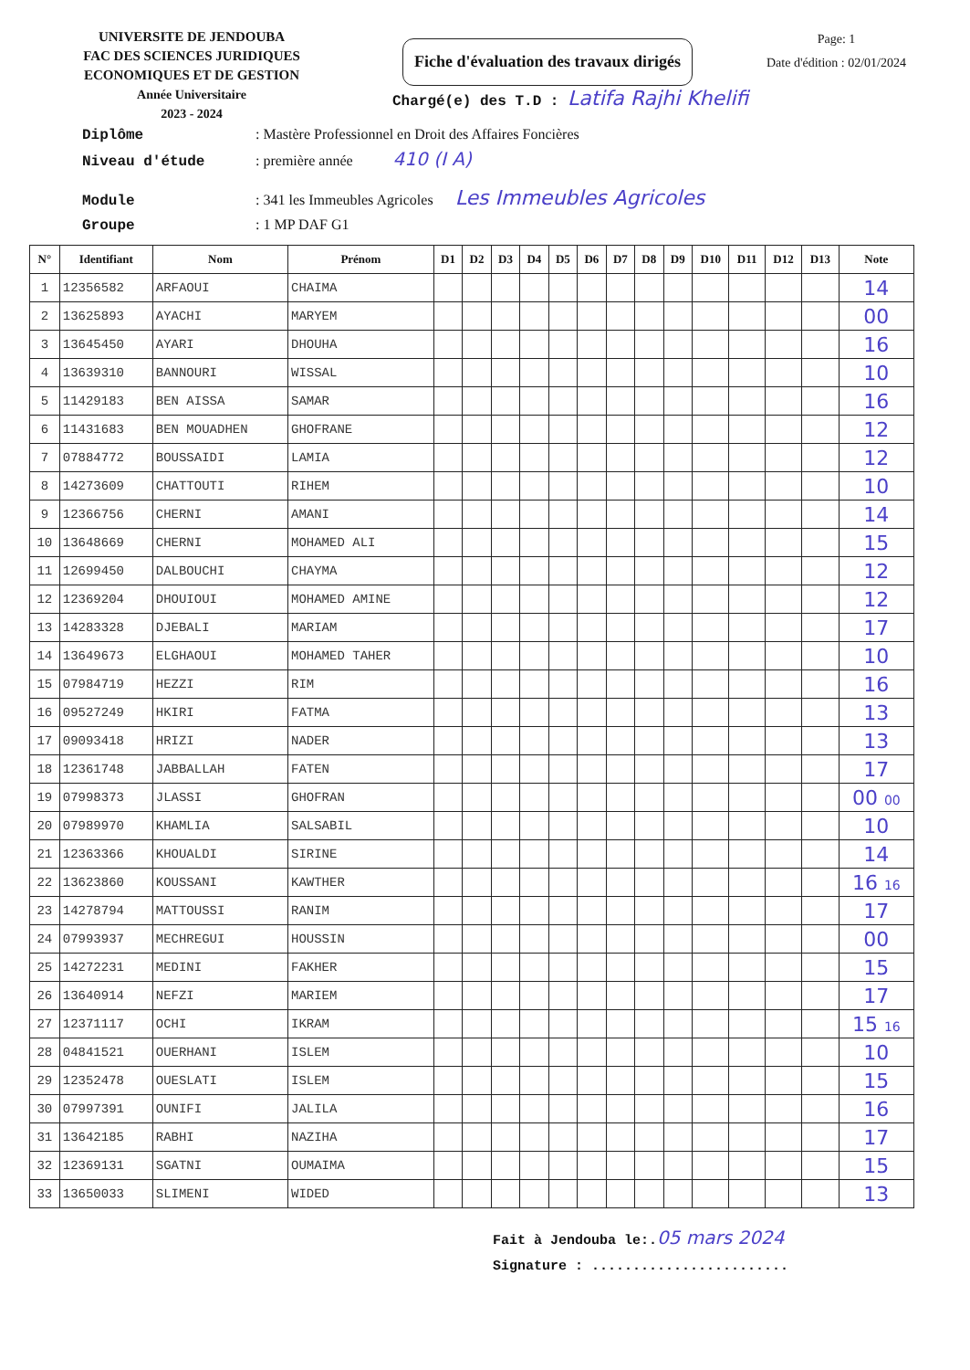UNIVERSITE DE JENDOUBA
FAC DES SCIENCES JURIDIQUES
ECONOMIQUES ET DE GESTION
Année Universitaire
2023 - 2024
Fiche d'évaluation des travaux dirigés
Page: 1
Date d'édition : 02/01/2024
Chargé(e) des T.D : Latifa Rajhi Khelifi
Diplôme: Mastère Professionnel en Droit des Affaires Foncières
Niveau d'étude: première année 410 (I A)
Module: 341 les Immeubles Agricoles Les Immeubles Agricoles
Groupe: 1 MP DAF G1
| N° | Identifiant | Nom | Prénom | D1 | D2 | D3 | D4 | D5 | D6 | D7 | D8 | D9 | D10 | D11 | D12 | D13 | Note |
| --- | --- | --- | --- | --- | --- | --- | --- | --- | --- | --- | --- | --- | --- | --- | --- | --- | --- |
| 1 | 12356582 | ARFAOUI | CHAIMA | | | | | | | | | | | | | | 14 |
| 2 | 13625893 | AYACHI | MARYEM | | | | | | | | | | | | | | 00 |
| 3 | 13645450 | AYARI | DHOUHA | | | | | | | | | | | | | | 16 |
| 4 | 13639310 | BANNOURI | WISSAL | | | | | | | | | | | | | | 10 |
| 5 | 11429183 | BEN AISSA | SAMAR | | | | | | | | | | | | | | 16 |
| 6 | 11431683 | BEN MOUADHEN | GHOFRANE | | | | | | | | | | | | | | 12 |
| 7 | 07884772 | BOUSSAIDI | LAMIA | | | | | | | | | | | | | | 12 |
| 8 | 14273609 | CHATTOUTI | RIHEM | | | | | | | | | | | | | | 10 |
| 9 | 12366756 | CHERNI | AMANI | | | | | | | | | | | | | | 14 |
| 10 | 13648669 | CHERNI | MOHAMED ALI | | | | | | | | | | | | | | 15 |
| 11 | 12699450 | DALBOUCHI | CHAYMA | | | | | | | | | | | | | | 12 |
| 12 | 12369204 | DHOUIOUI | MOHAMED AMINE | | | | | | | | | | | | | | 12 |
| 13 | 14283328 | DJEBALI | MARIAM | | | | | | | | | | | | | | 17 |
| 14 | 13649673 | ELGHAOUI | MOHAMED TAHER | | | | | | | | | | | | | | 10 |
| 15 | 07984719 | HEZZI | RIM | | | | | | | | | | | | | | 16 |
| 16 | 09527249 | HKIRI | FATMA | | | | | | | | | | | | | | 13 |
| 17 | 09093418 | HRIZI | NADER | | | | | | | | | | | | | | 13 |
| 18 | 12361748 | JABBALLAH | FATEN | | | | | | | | | | | | | | 17 |
| 19 | 07998373 | JLASSI | GHOFRAN | | | | | | | | | | | | | | 00 00 |
| 20 | 07989970 | KHAMLIA | SALSABIL | | | | | | | | | | | | | | 10 |
| 21 | 12363366 | KHOUALDI | SIRINE | | | | | | | | | | | | | | 14 |
| 22 | 13623860 | KOUSSANI | KAWTHER | | | | | | | | | | | | | | 16 16 |
| 23 | 14278794 | MATTOUSSI | RANIM | | | | | | | | | | | | | | 17 |
| 24 | 07993937 | MECHREGUI | HOUSSIN | | | | | | | | | | | | | | 00 |
| 25 | 14272231 | MEDINI | FAKHER | | | | | | | | | | | | | | 15 |
| 26 | 13640914 | NEFZI | MARIEM | | | | | | | | | | | | | | 17 |
| 27 | 12371117 | OCHI | IKRAM | | | | | | | | | | | | | | 15 16 |
| 28 | 04841521 | OUERHANI | ISLEM | | | | | | | | | | | | | | 10 |
| 29 | 12352478 | OUESLATI | ISLEM | | | | | | | | | | | | | | 15 |
| 30 | 07997391 | OUNIFI | JALILA | | | | | | | | | | | | | | 16 |
| 31 | 13642185 | RABHI | NAZIHA | | | | | | | | | | | | | | 17 |
| 32 | 12369131 | SGATNI | OUMAIMA | | | | | | | | | | | | | | 15 |
| 33 | 13650033 | SLIMENI | WIDED | | | | | | | | | | | | | | 13 |
Fait à Jendouba le:.05 mars 2024
Signature : ........................